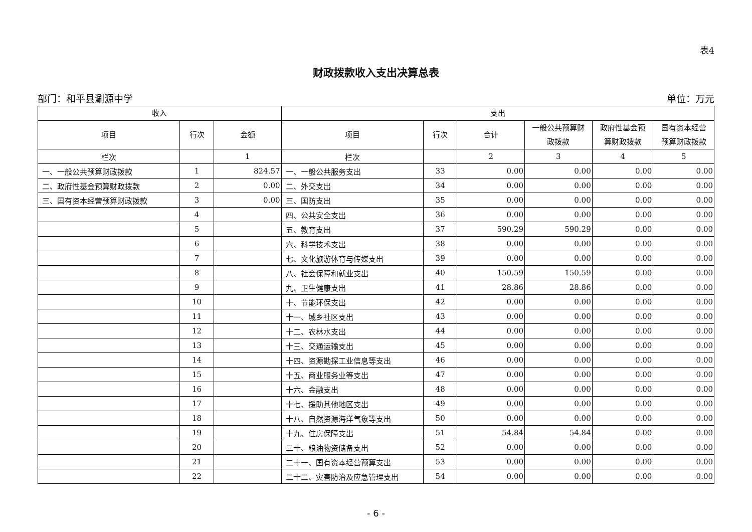表4
财政拨款收入支出决算总表
部门：和平县涮源中学 单位：万元
| 收入 | | | 支出 | | | | | |
| --- | --- | --- | --- | --- | --- | --- | --- | --- |
| 项目 | 行次 | 金额 | 项目 | 行次 | 合计 | 一般公共预算财 政拨款 | 政府性基金预 算财政拨款 | 国有资本经营 预算财政拨款 |
| 栏次 | | 1 | 栏次 | | 2 | 3 | 4 | 5 |
| 一、一般公共预算财政拨款 | 1 | 824.57 | 一、一般公共服务支出 | 33 | 0.00 | 0.00 | 0.00 | 0.00 |
| 二、政府性基金预算财政拨款 | 2 | 0.00 | 二、外交支出 | 34 | 0.00 | 0.00 | 0.00 | 0.00 |
| 三、国有资本经营预算财政拨款 | 3 | 0.00 | 三、国防支出 | 35 | 0.00 | 0.00 | 0.00 | 0.00 |
| | 4 | | 四、公共安全支出 | 36 | 0.00 | 0.00 | 0.00 | 0.00 |
| | 5 | | 五、教育支出 | 37 | 590.29 | 590.29 | 0.00 | 0.00 |
| | 6 | | 六、科学技术支出 | 38 | 0.00 | 0.00 | 0.00 | 0.00 |
| | 7 | | 七、文化旅游体育与传媒支出 | 39 | 0.00 | 0.00 | 0.00 | 0.00 |
| | 8 | | 八、社会保障和就业支出 | 40 | 150.59 | 150.59 | 0.00 | 0.00 |
| | 9 | | 九、卫生健康支出 | 41 | 28.86 | 28.86 | 0.00 | 0.00 |
| | 10 | | 十、节能环保支出 | 42 | 0.00 | 0.00 | 0.00 | 0.00 |
| | 11 | | 十一、城乡社区支出 | 43 | 0.00 | 0.00 | 0.00 | 0.00 |
| | 12 | | 十二、农林水支出 | 44 | 0.00 | 0.00 | 0.00 | 0.00 |
| | 13 | | 十三、交通运输支出 | 45 | 0.00 | 0.00 | 0.00 | 0.00 |
| | 14 | | 十四、资源勘探工业信息等支出 | 46 | 0.00 | 0.00 | 0.00 | 0.00 |
| | 15 | | 十五、商业服务业等支出 | 47 | 0.00 | 0.00 | 0.00 | 0.00 |
| | 16 | | 十六、金融支出 | 48 | 0.00 | 0.00 | 0.00 | 0.00 |
| | 17 | | 十七、援助其他地区支出 | 49 | 0.00 | 0.00 | 0.00 | 0.00 |
| | 18 | | 十八、自然资源海洋气象等支出 | 50 | 0.00 | 0.00 | 0.00 | 0.00 |
| | 19 | | 十九、住房保障支出 | 51 | 54.84 | 54.84 | 0.00 | 0.00 |
| | 20 | | 二十、粮油物资储备支出 | 52 | 0.00 | 0.00 | 0.00 | 0.00 |
| | 21 | | 二十一、国有资本经营预算支出 | 53 | 0.00 | 0.00 | 0.00 | 0.00 |
| | 22 | | 二十二、灾害防治及应急管理支出 | 54 | 0.00 | 0.00 | 0.00 | 0.00 |
- 6 -